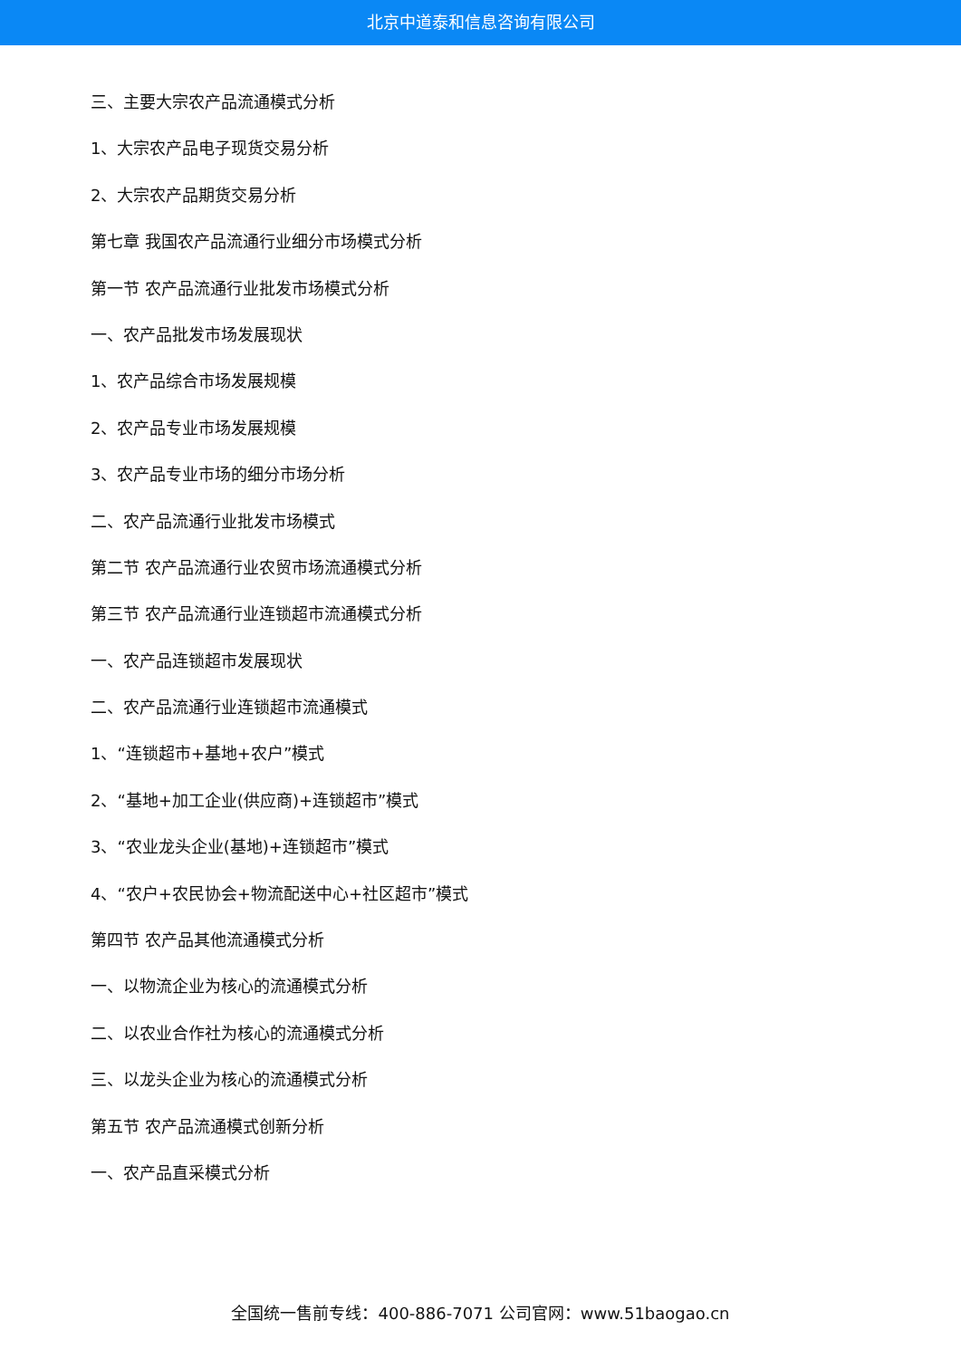北京中道泰和信息咨询有限公司
三、主要大宗农产品流通模式分析
1、大宗农产品电子现货交易分析
2、大宗农产品期货交易分析
第七章 我国农产品流通行业细分市场模式分析
第一节 农产品流通行业批发市场模式分析
一、农产品批发市场发展现状
1、农产品综合市场发展规模
2、农产品专业市场发展规模
3、农产品专业市场的细分市场分析
二、农产品流通行业批发市场模式
第二节 农产品流通行业农贸市场流通模式分析
第三节 农产品流通行业连锁超市流通模式分析
一、农产品连锁超市发展现状
二、农产品流通行业连锁超市流通模式
1、“连锁超市+基地+农户”模式
2、“基地+加工企业(供应商)+连锁超市”模式
3、“农业龙头企业(基地)+连锁超市”模式
4、“农户+农民协会+物流配送中心+社区超市”模式
第四节 农产品其他流通模式分析
一、以物流企业为核心的流通模式分析
二、以农业合作社为核心的流通模式分析
三、以龙头企业为核心的流通模式分析
第五节 农产品流通模式创新分析
一、农产品直采模式分析
全国统一售前专线：400-886-7071 公司官网：www.51baogao.cn